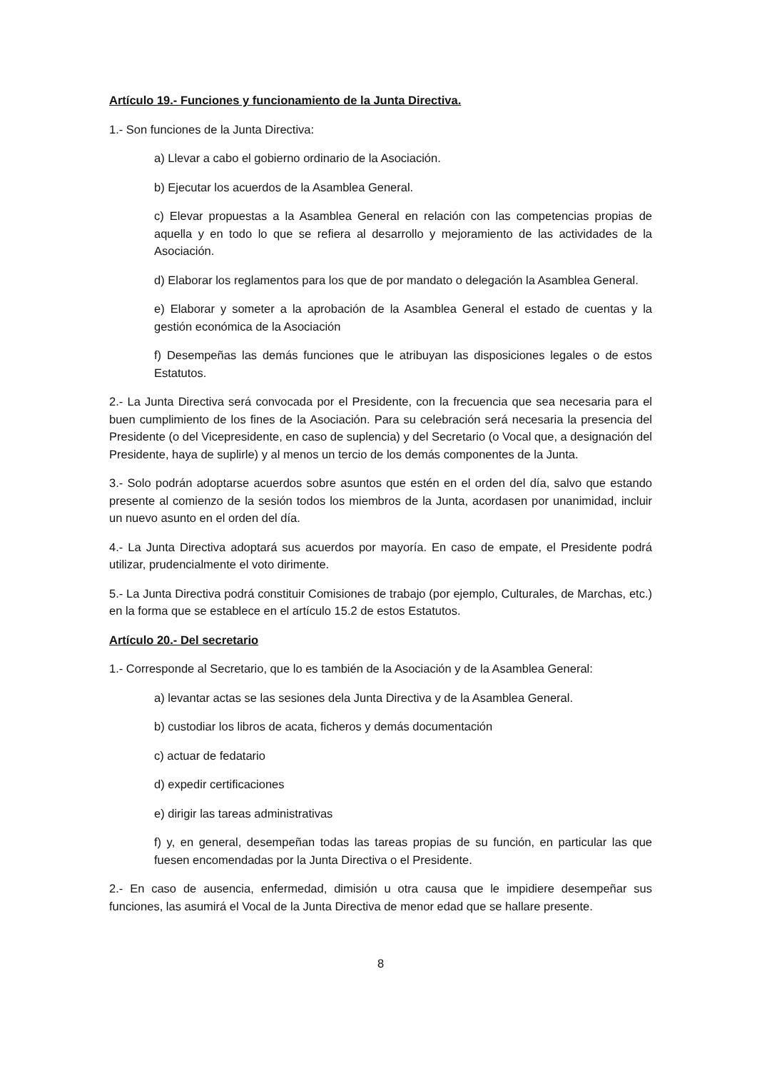Artículo 19.- Funciones y funcionamiento de la Junta Directiva.
1.- Son funciones de la Junta Directiva:
a) Llevar a cabo el gobierno ordinario de la Asociación.
b) Ejecutar los acuerdos de la Asamblea General.
c) Elevar propuestas a la Asamblea General en relación con las competencias propias de aquella y en todo lo que se refiera al desarrollo y mejoramiento de las actividades de la Asociación.
d) Elaborar los reglamentos para los que de por mandato o delegación la Asamblea General.
e) Elaborar y someter a la aprobación de la Asamblea General el estado de cuentas y la gestión económica de la Asociación
f) Desempeñas las demás funciones que le atribuyan las disposiciones legales o de estos Estatutos.
2.- La Junta Directiva será convocada por el Presidente, con la frecuencia que sea necesaria para el buen cumplimiento de los fines de la Asociación. Para su celebración será necesaria la presencia del Presidente (o del Vicepresidente, en caso de suplencia) y del Secretario (o Vocal que, a designación del Presidente, haya de suplirle) y al menos un tercio de los demás componentes de la Junta.
3.- Solo podrán adoptarse acuerdos sobre asuntos que estén en el orden del día, salvo que estando presente al comienzo de la sesión todos los miembros de la Junta, acordasen por unanimidad, incluir un nuevo asunto en el orden del día.
4.- La Junta Directiva adoptará sus acuerdos por mayoría. En caso de empate, el Presidente podrá utilizar, prudencialmente el voto dirimente.
5.- La Junta Directiva podrá constituir Comisiones de trabajo (por ejemplo, Culturales, de Marchas, etc.) en la forma que se establece en el artículo 15.2 de estos Estatutos.
Artículo 20.- Del secretario
1.- Corresponde al Secretario, que lo es también de la Asociación y de la Asamblea General:
a) levantar actas se las sesiones dela Junta Directiva y de la Asamblea General.
b) custodiar los libros de acata, ficheros y demás documentación
c) actuar de fedatario
d) expedir certificaciones
e) dirigir las tareas administrativas
f) y, en general, desempeñan todas las tareas propias de su función, en particular las que fuesen encomendadas por la Junta Directiva o el Presidente.
2.- En caso de ausencia, enfermedad, dimisión u otra causa que le impidiere desempeñar sus funciones, las asumirá el Vocal de la Junta Directiva de menor edad que se hallare presente.
8